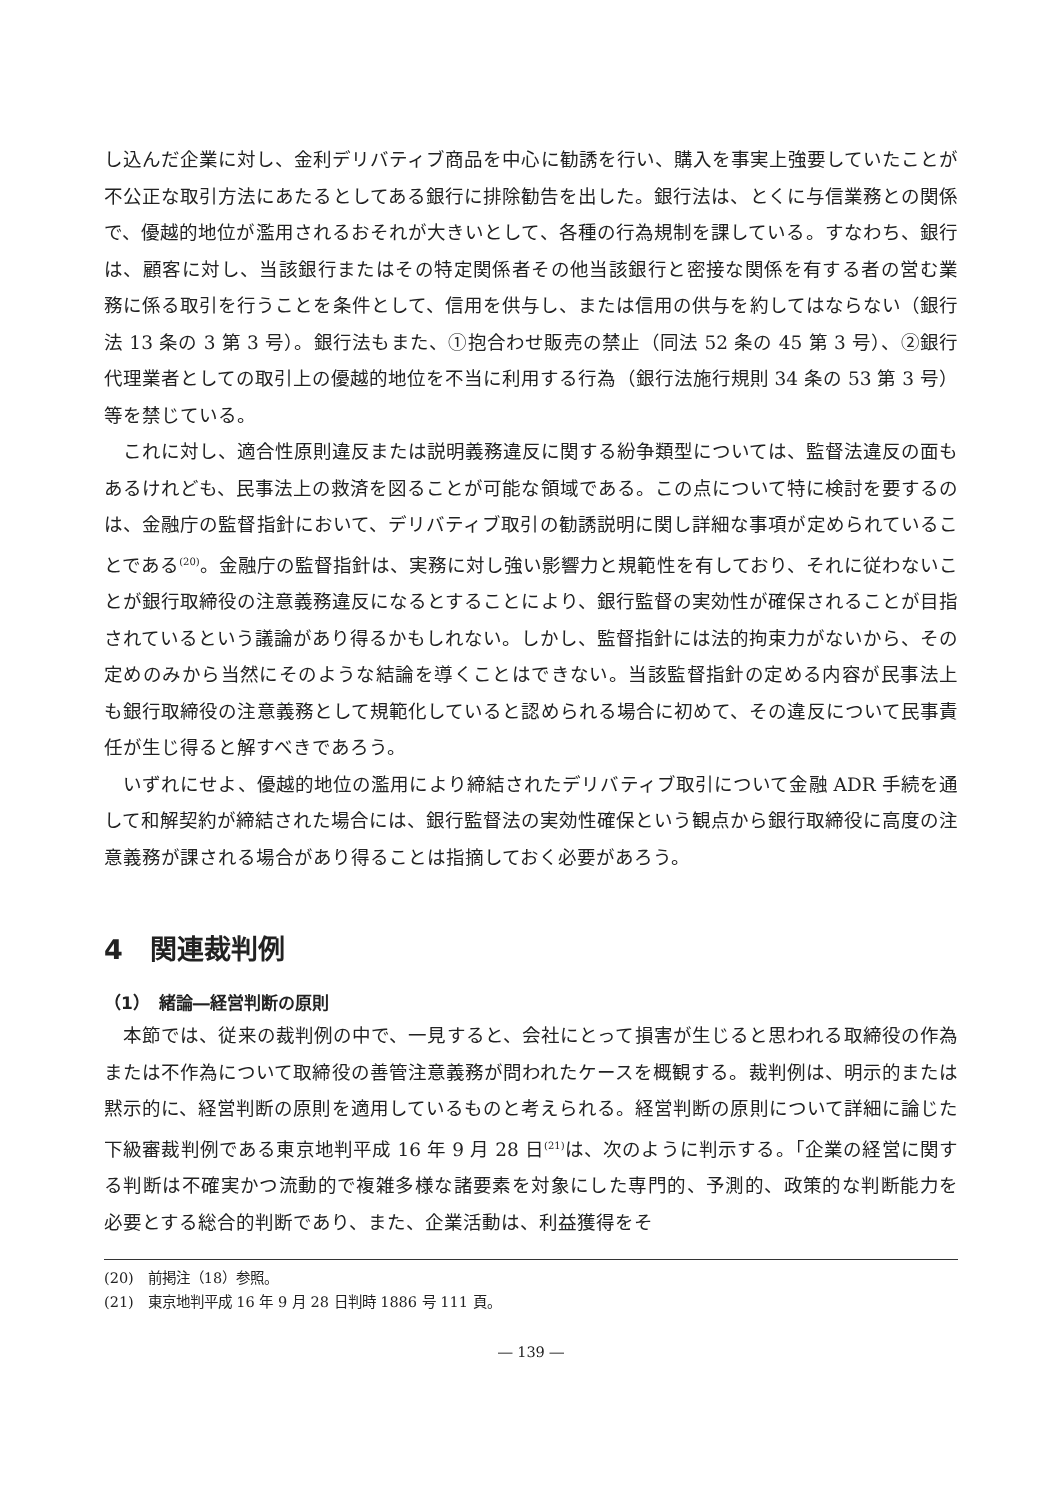し込んだ企業に対し、金利デリバティブ商品を中心に勧誘を行い、購入を事実上強要していたことが不公正な取引方法にあたるとしてある銀行に排除勧告を出した。銀行法は、とくに与信業務との関係で、優越的地位が濫用されるおそれが大きいとして、各種の行為規制を課している。すなわち、銀行は、顧客に対し、当該銀行またはその特定関係者その他当該銀行と密接な関係を有する者の営む業務に係る取引を行うことを条件として、信用を供与し、または信用の供与を約してはならない（銀行法 13 条の 3 第 3 号）。銀行法もまた、①抱合わせ販売の禁止（同法 52 条の 45 第 3 号）、②銀行代理業者としての取引上の優越的地位を不当に利用する行為（銀行法施行規則 34 条の 53 第 3 号）等を禁じている。
これに対し、適合性原則違反または説明義務違反に関する紛争類型については、監督法違反の面もあるけれども、民事法上の救済を図ることが可能な領域である。この点について特に検討を要するのは、金融庁の監督指針において、デリバティブ取引の勧誘説明に関し詳細な事項が定められていることである<sup>(20)</sup>。金融庁の監督指針は、実務に対し強い影響力と規範性を有しており、それに従わないことが銀行取締役の注意義務違反になるとすることにより、銀行監督の実効性が確保されることが目指されているという議論があり得るかもしれない。しかし、監督指針には法的拘束力がないから、その定めのみから当然にそのような結論を導くことはできない。当該監督指針の定める内容が民事法上も銀行取締役の注意義務として規範化していると認められる場合に初めて、その違反について民事責任が生じ得ると解すべきであろう。
いずれにせよ、優越的地位の濫用により締結されたデリバティブ取引について金融 ADR 手続を通して和解契約が締結された場合には、銀行監督法の実効性確保という観点から銀行取締役に高度の注意義務が課される場合があり得ることは指摘しておく必要があろう。
4　関連裁判例
（1）　緒論―経営判断の原則
本節では、従来の裁判例の中で、一見すると、会社にとって損害が生じると思われる取締役の作為または不作為について取締役の善管注意義務が問われたケースを概観する。裁判例は、明示的または黙示的に、経営判断の原則を適用しているものと考えられる。経営判断の原則について詳細に論じた下級審裁判例である東京地判平成 16 年 9 月 28 日<sup>(21)</sup>は、次のように判示する。「企業の経営に関する判断は不確実かつ流動的で複雑多様な諸要素を対象にした専門的、予測的、政策的な判断能力を必要とする総合的判断であり、また、企業活動は、利益獲得をそ
(20)　前掲注（18）参照。
(21)　東京地判平成 16 年 9 月 28 日判時 1886 号 111 頁。
― 139 ―